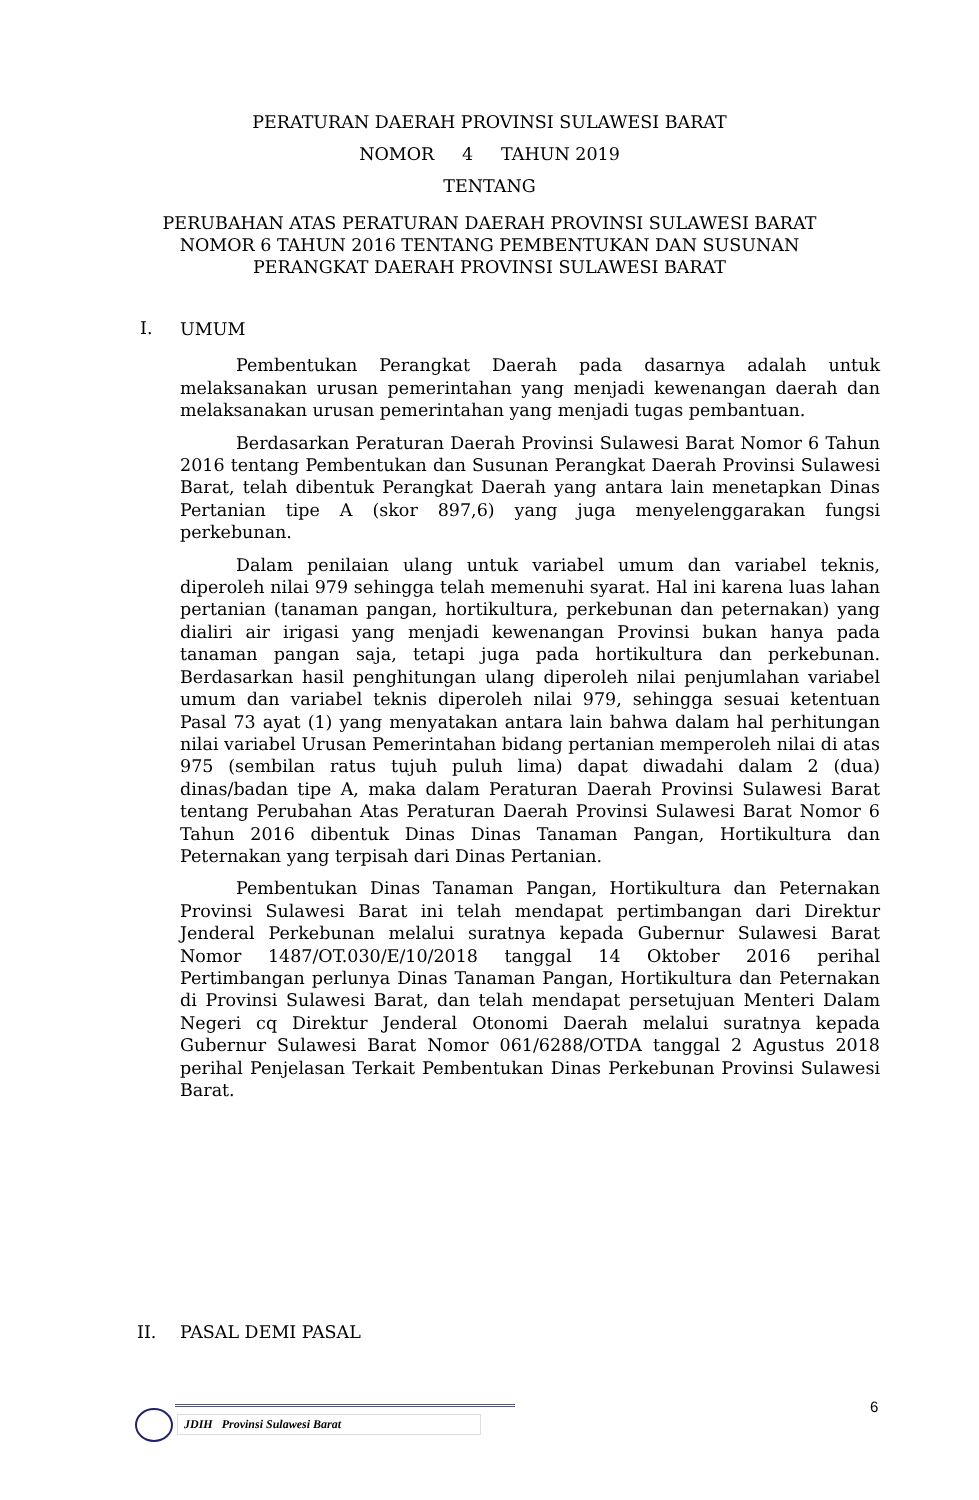PERATURAN DAERAH PROVINSI SULAWESI BARAT
NOMOR 4 TAHUN 2019
TENTANG
PERUBAHAN ATAS PERATURAN DAERAH PROVINSI SULAWESI BARAT
NOMOR 6 TAHUN 2016 TENTANG PEMBENTUKAN DAN SUSUNAN
PERANGKAT DAERAH PROVINSI SULAWESI BARAT
I.
UMUM
Pembentukan Perangkat Daerah pada dasarnya adalah untuk melaksanakan urusan pemerintahan yang menjadi kewenangan daerah dan melaksanakan urusan pemerintahan yang menjadi tugas pembantuan.
Berdasarkan Peraturan Daerah Provinsi Sulawesi Barat Nomor 6 Tahun 2016 tentang Pembentukan dan Susunan Perangkat Daerah Provinsi Sulawesi Barat, telah dibentuk Perangkat Daerah yang antara lain menetapkan Dinas Pertanian tipe A (skor 897,6) yang juga menyelenggarakan fungsi perkebunan.
Dalam penilaian ulang untuk variabel umum dan variabel teknis, diperoleh nilai 979 sehingga telah memenuhi syarat. Hal ini karena luas lahan pertanian (tanaman pangan, hortikultura, perkebunan dan peternakan) yang dialiri air irigasi yang menjadi kewenangan Provinsi bukan hanya pada tanaman pangan saja, tetapi juga pada hortikultura dan perkebunan. Berdasarkan hasil penghitungan ulang diperoleh nilai penjumlahan variabel umum dan variabel teknis diperoleh nilai 979, sehingga sesuai ketentuan Pasal 73 ayat (1) yang menyatakan antara lain bahwa dalam hal perhitungan nilai variabel Urusan Pemerintahan bidang pertanian memperoleh nilai di atas 975 (sembilan ratus tujuh puluh lima) dapat diwadahi dalam 2 (dua) dinas/badan tipe A, maka dalam Peraturan Daerah Provinsi Sulawesi Barat tentang Perubahan Atas Peraturan Daerah Provinsi Sulawesi Barat Nomor 6 Tahun 2016 dibentuk Dinas Dinas Tanaman Pangan, Hortikultura dan Peternakan yang terpisah dari Dinas Pertanian.
Pembentukan Dinas Tanaman Pangan, Hortikultura dan Peternakan Provinsi Sulawesi Barat ini telah mendapat pertimbangan dari Direktur Jenderal Perkebunan melalui suratnya kepada Gubernur Sulawesi Barat Nomor 1487/OT.030/E/10/2018 tanggal 14 Oktober 2016 perihal Pertimbangan perlunya Dinas Tanaman Pangan, Hortikultura dan Peternakan di Provinsi Sulawesi Barat, dan telah mendapat persetujuan Menteri Dalam Negeri cq Direktur Jenderal Otonomi Daerah melalui suratnya kepada Gubernur Sulawesi Barat Nomor 061/6288/OTDA tanggal 2 Agustus 2018 perihal Penjelasan Terkait Pembentukan Dinas Perkebunan Provinsi Sulawesi Barat.
II. PASAL DEMI PASAL
6
JDIH Provinsi Sulawesi Barat